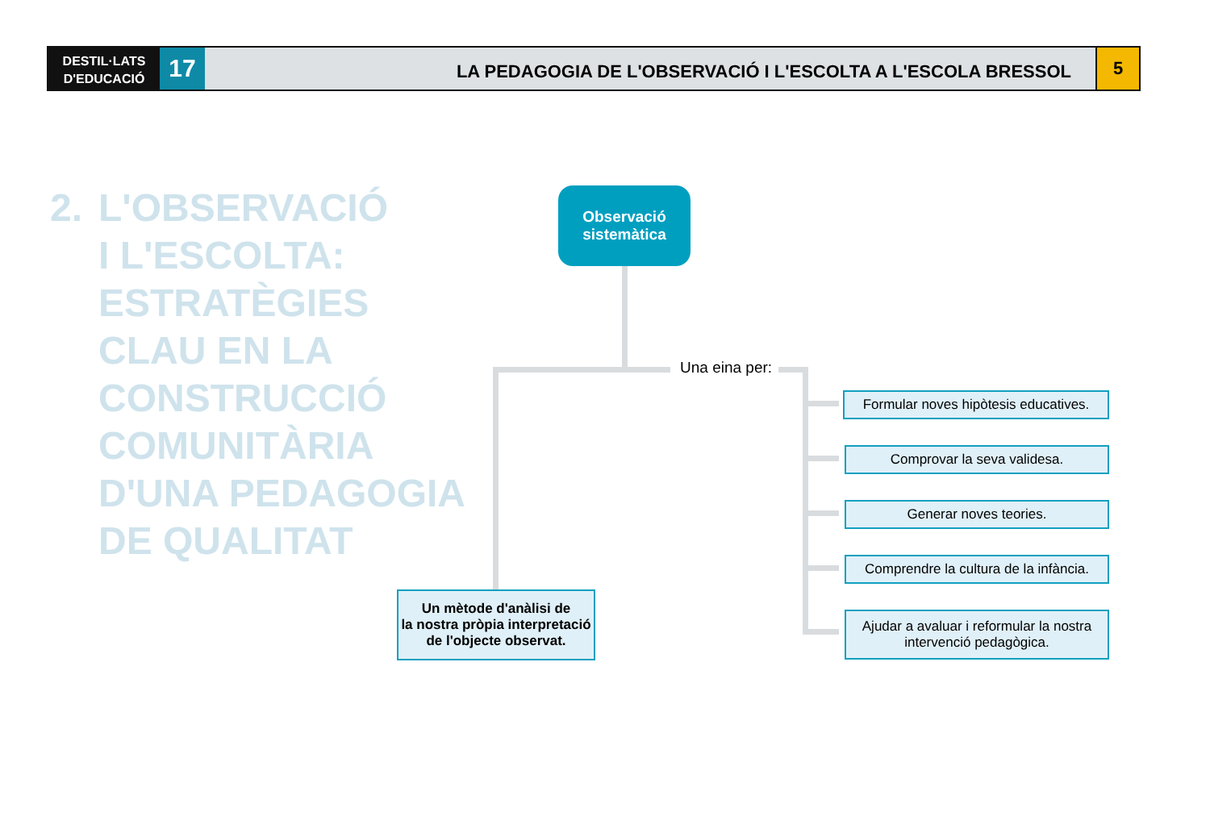DESTIL·LATS
D'EDUCACIÓ
17
LA PEDAGOGIA DE L'OBSERVACIÓ I L'ESCOLTA A L'ESCOLA BRESSOL
5
2. L'OBSERVACIÓ
I L'ESCOLTA:
ESTRATÈGIES
CLAU EN LA
CONSTRUCCIÓ
COMUNITÀRIA
D'UNA PEDAGOGIA
DE QUALITAT
Observació
sistemàtica
Una eina per:
Formular noves hipòtesis educatives.
Comprovar la seva validesa.
Generar noves teories.
Comprendre la cultura de la infància.
Ajudar a avaluar i reformular la nostra
intervenció pedagògica.
Un mètode d'anàlisi de
la nostra pròpia interpretació
de l'objecte observat.